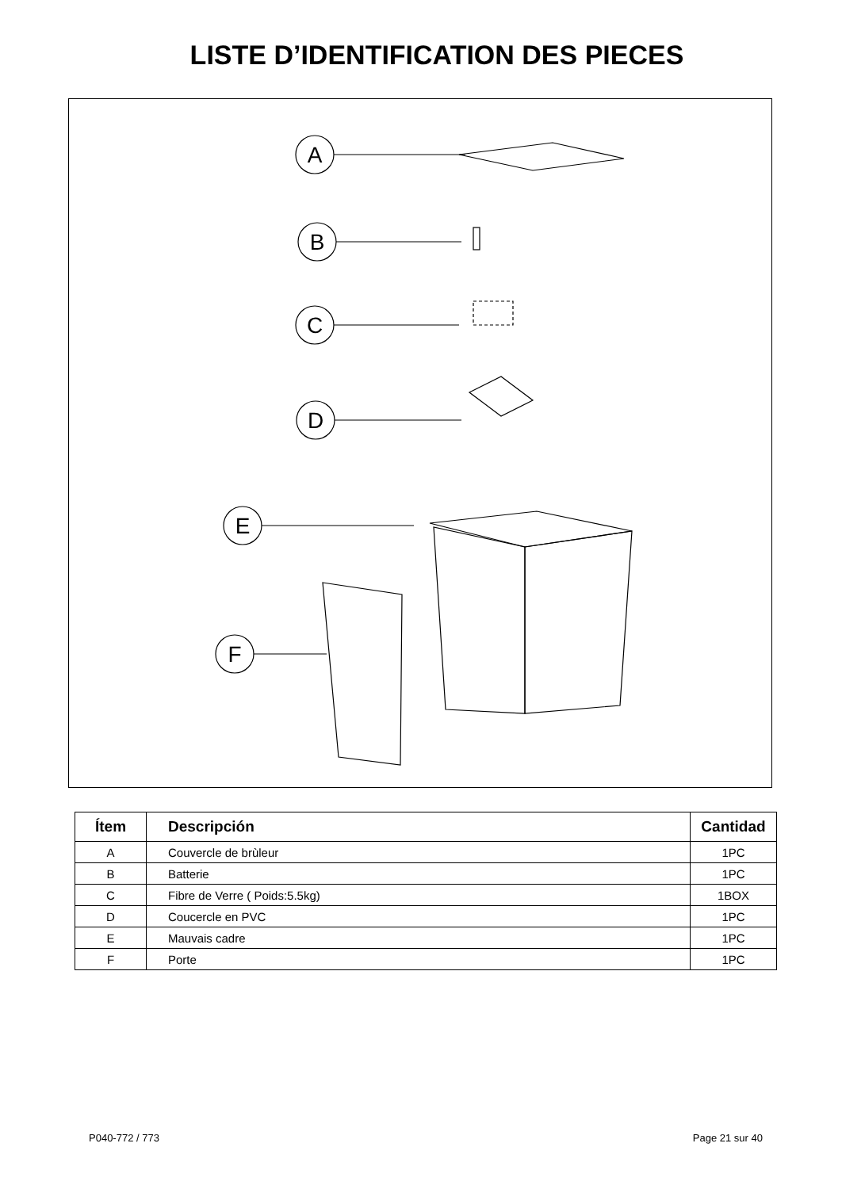LISTE D’IDENTIFICATION DES PIECES
A
B
C
D
E
F
| Ítem | Descripción | Cantidad |
| --- | --- | --- |
| A | Couvercle de brùleur | 1PC |
| B | Batterie | 1PC |
| C | Fibre de Verre ( Poids:5.5kg) | 1BOX |
| D | Coucercle en PVC | 1PC |
| E | Mauvais cadre | 1PC |
| F | Porte | 1PC |
P040-772 / 773 Page 21 sur 40